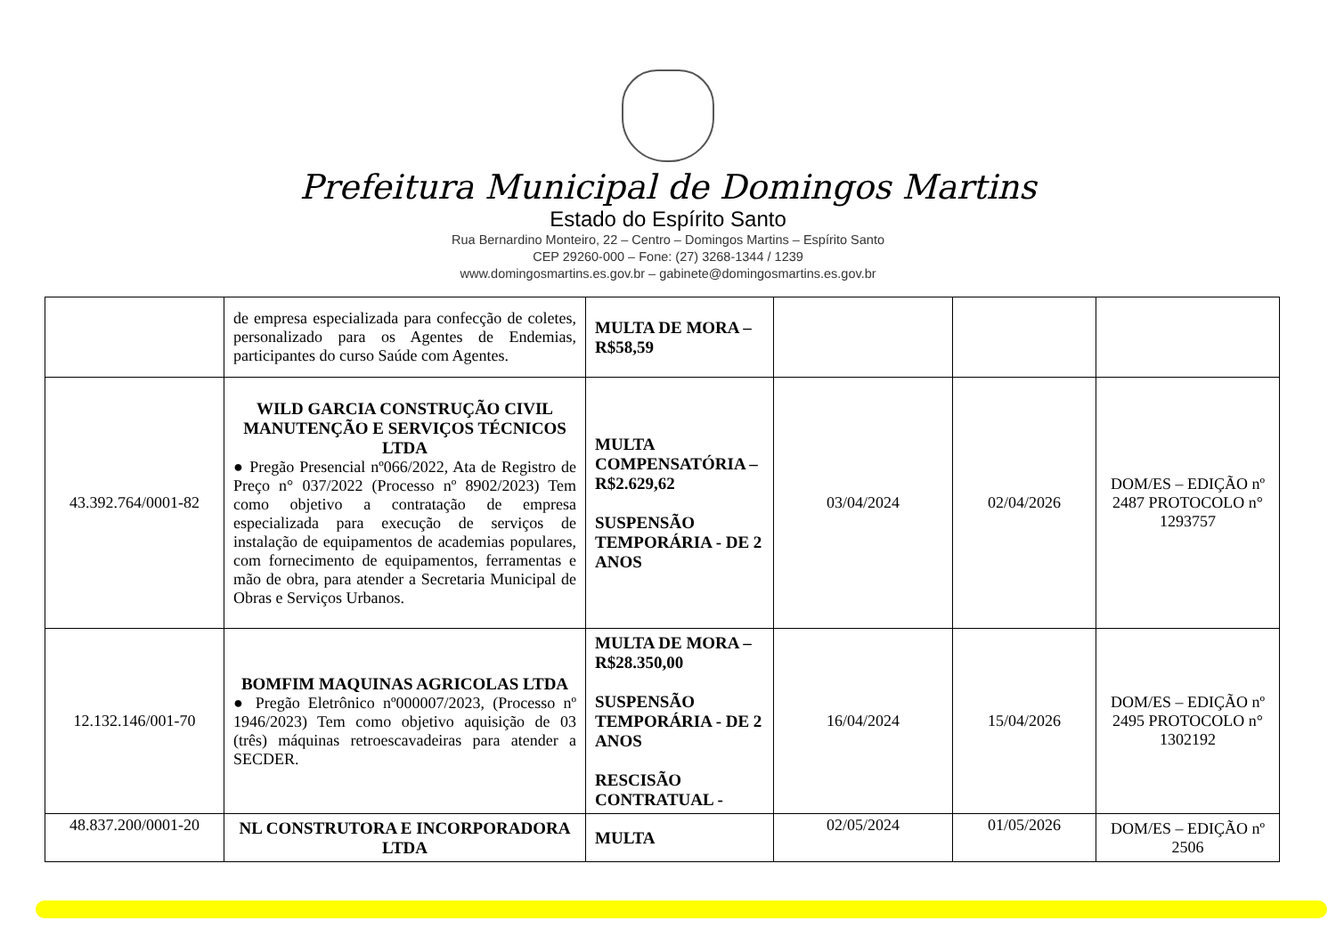Prefeitura Municipal de Domingos Martins
Estado do Espírito Santo
Rua Bernardino Monteiro, 22 – Centro – Domingos Martins – Espírito Santo
CEP 29260-000 – Fone: (27) 3268-1344 / 1239
www.domingosmartins.es.gov.br – gabinete@domingosmartins.es.gov.br
| | de empresa especializada para confecção de coletes, personalizado para os Agentes de Endemias, participantes do curso Saúde com Agentes. | MULTA DE MORA – R$58,59 | | | |
| 43.392.764/0001-82 | WILD GARCIA CONSTRUÇÃO CIVIL MANUTENÇÃO E SERVIÇOS TÉCNICOS LTDA ● Pregão Presencial nº066/2022, Ata de Registro de Preço n° 037/2022 (Processo nº 8902/2023) Tem como objetivo a contratação de empresa especializada para execução de serviços de instalação de equipamentos de academias populares, com fornecimento de equipamentos, ferramentas e mão de obra, para atender a Secretaria Municipal de Obras e Serviços Urbanos. | MULTA COMPENSATÓRIA – R$2.629,62 SUSPENSÃO TEMPORÁRIA - DE 2 ANOS | 03/04/2024 | 02/04/2026 | DOM/ES – EDIÇÃO nº 2487 PROTOCOLO n° 1293757 |
| 12.132.146/001-70 | BOMFIM MAQUINAS AGRICOLAS LTDA ● Pregão Eletrônico nº000007/2023, (Processo nº 1946/2023) Tem como objetivo aquisição de 03 (três) máquinas retroescavadeiras para atender a SECDER. | MULTA DE MORA – R$28.350,00 SUSPENSÃO TEMPORÁRIA - DE 2 ANOS RESCISÃO CONTRATUAL - | 16/04/2024 | 15/04/2026 | DOM/ES – EDIÇÃO nº 2495 PROTOCOLO n° 1302192 |
| 48.837.200/0001-20 | NL CONSTRUTORA E INCORPORADORA LTDA | MULTA | 02/05/2024 | 01/05/2026 | DOM/ES – EDIÇÃO nº 2506 |